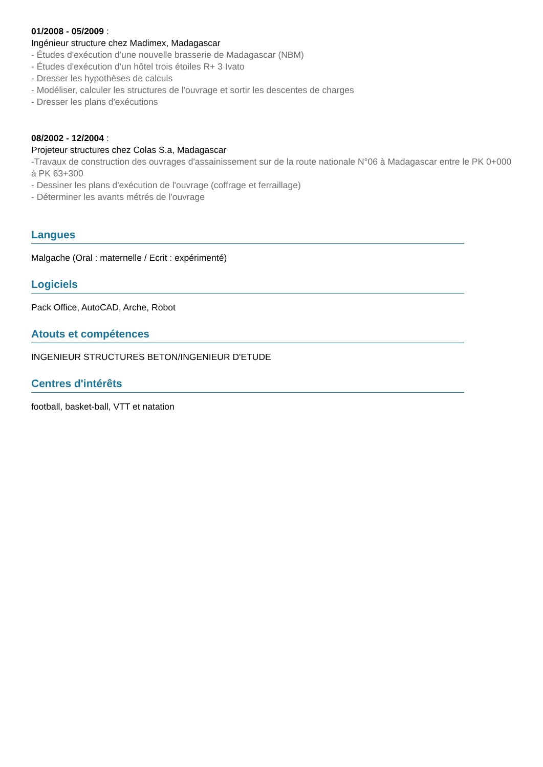01/2008 - 05/2009 :
Ingénieur structure chez Madimex, Madagascar
- Études d'exécution d'une nouvelle brasserie de Madagascar (NBM)
- Études d'exécution d'un hôtel trois étoiles R+ 3 Ivato
- Dresser les hypothèses de calculs
- Modéliser, calculer les structures de l'ouvrage et sortir les descentes de charges
- Dresser les plans d'exécutions
08/2002 - 12/2004 :
Projeteur structures chez Colas S.a, Madagascar
-Travaux de construction des ouvrages d'assainissement sur de la route nationale N°06 à Madagascar entre le PK 0+000 à PK 63+300
- Dessiner les plans d'exécution de l'ouvrage (coffrage et ferraillage)
- Déterminer les avants métrés de l'ouvrage
Langues
Malgache (Oral : maternelle / Ecrit : expérimenté)
Logiciels
Pack Office, AutoCAD, Arche, Robot
Atouts et compétences
INGENIEUR STRUCTURES BETON/INGENIEUR D'ETUDE
Centres d'intérêts
football, basket-ball, VTT et natation